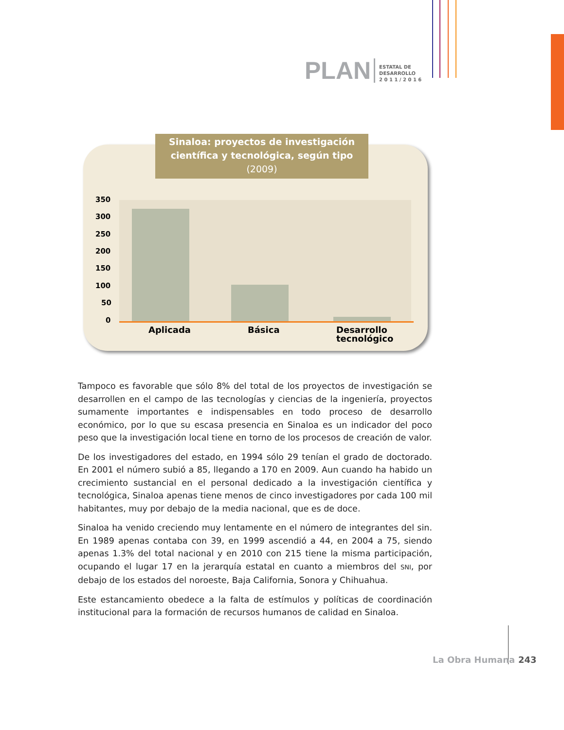PLAN
ESTATAL DE
DESARROLLO
2 0 1 1 / 2 0 1 6
Sinaloa: proyectos de investigación
científica y tecnológica, según tipo
(2009)
350
300
250
200
150
100
50
0
Aplicada Básica
Desarrollo
tecnológico
Tampoco es favorable que sólo 8% del total de los proyectos de investigación se desarrollen en el campo de las tecnologías y ciencias de la ingeniería, proyectos sumamente importantes e indispensables en todo proceso de desarrollo económico, por lo que su escasa presencia en Sinaloa es un indicador del poco peso que la investigación local tiene en torno de los procesos de creación de valor.
De los investigadores del estado, en 1994 sólo 29 tenían el grado de doctorado. En 2001 el número subió a 85, llegando a 170 en 2009. Aun cuando ha habido un crecimiento sustancial en el personal dedicado a la investigación científica y tecnológica, Sinaloa apenas tiene menos de cinco investigadores por cada 100 mil habitantes, muy por debajo de la media nacional, que es de doce.
Sinaloa ha venido creciendo muy lentamente en el número de integrantes del sin. En 1989 apenas contaba con 39, en 1999 ascendió a 44, en 2004 a 75, siendo apenas 1.3% del total nacional y en 2010 con 215 tiene la misma participación, ocupando el lugar 17 en la jerarquía estatal en cuanto a miembros del SNI, por debajo de los estados del noroeste, Baja California, Sonora y Chihuahua.
Este estancamiento obedece a la falta de estímulos y políticas de coordinación institucional para la formación de recursos humanos de calidad en Sinaloa.
La Obra Humana 243